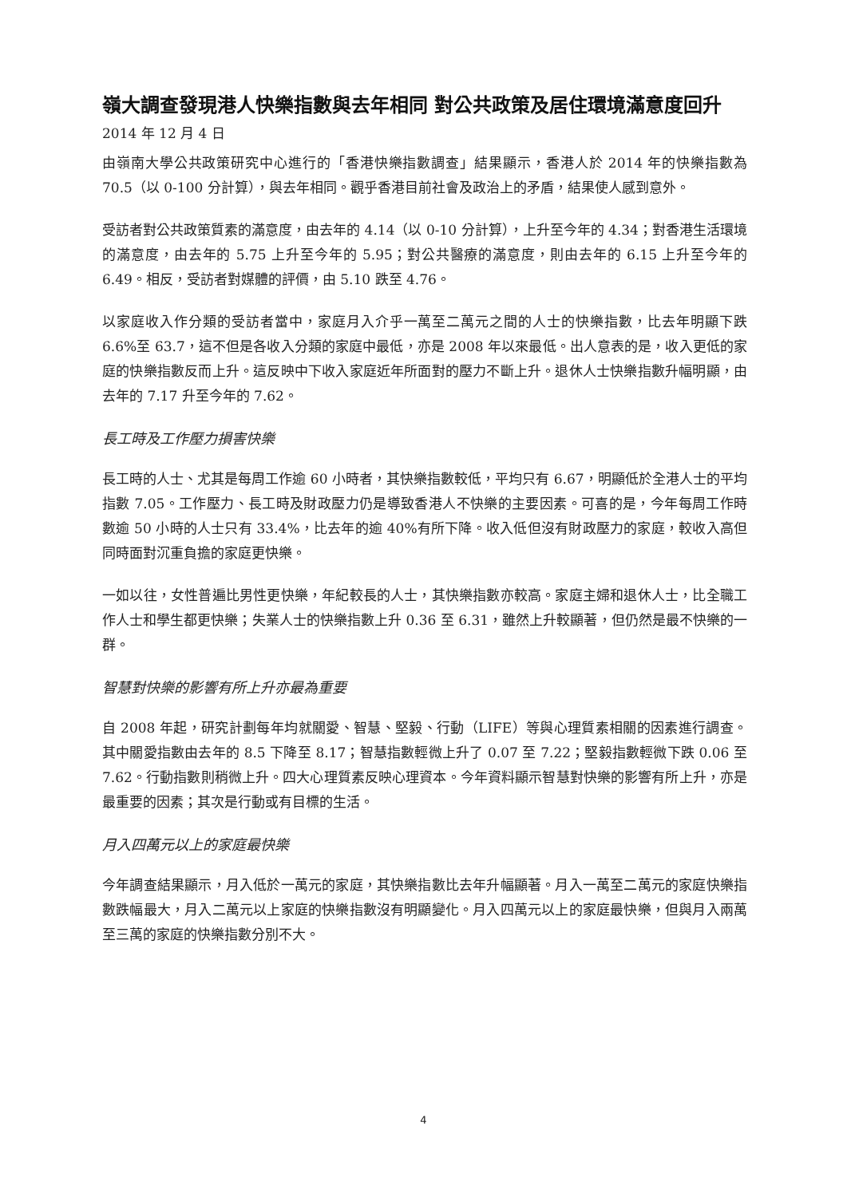嶺大調查發現港人快樂指數與去年相同 對公共政策及居住環境滿意度回升
2014 年 12 月 4 日
由嶺南大學公共政策研究中心進行的「香港快樂指數調查」結果顯示，香港人於 2014 年的快樂指數為 70.5（以 0-100 分計算），與去年相同。觀乎香港目前社會及政治上的矛盾，結果使人感到意外。
受訪者對公共政策質素的滿意度，由去年的 4.14（以 0-10 分計算），上升至今年的 4.34；對香港生活環境的滿意度，由去年的 5.75 上升至今年的 5.95；對公共醫療的滿意度，則由去年的 6.15 上升至今年的 6.49。相反，受訪者對媒體的評價，由 5.10 跌至 4.76。
以家庭收入作分類的受訪者當中，家庭月入介乎一萬至二萬元之間的人士的快樂指數，比去年明顯下跌 6.6%至 63.7，這不但是各收入分類的家庭中最低，亦是 2008 年以來最低。出人意表的是，收入更低的家庭的快樂指數反而上升。這反映中下收入家庭近年所面對的壓力不斷上升。退休人士快樂指數升幅明顯，由去年的 7.17 升至今年的 7.62。
長工時及工作壓力損害快樂
長工時的人士、尤其是每周工作逾 60 小時者，其快樂指數較低，平均只有 6.67，明顯低於全港人士的平均指數 7.05。工作壓力、長工時及財政壓力仍是導致香港人不快樂的主要因素。可喜的是，今年每周工作時數逾 50 小時的人士只有 33.4%，比去年的逾 40%有所下降。收入低但沒有財政壓力的家庭，較收入高但同時面對沉重負擔的家庭更快樂。
一如以往，女性普遍比男性更快樂，年紀較長的人士，其快樂指數亦較高。家庭主婦和退休人士，比全職工作人士和學生都更快樂；失業人士的快樂指數上升 0.36 至 6.31，雖然上升較顯著，但仍然是最不快樂的一群。
智慧對快樂的影響有所上升亦最為重要
自 2008 年起，研究計劃每年均就關愛、智慧、堅毅、行動（LIFE）等與心理質素相關的因素進行調查。其中關愛指數由去年的 8.5 下降至 8.17；智慧指數輕微上升了 0.07 至 7.22；堅毅指數輕微下跌 0.06 至 7.62。行動指數則稍微上升。四大心理質素反映心理資本。今年資料顯示智慧對快樂的影響有所上升，亦是最重要的因素；其次是行動或有目標的生活。
月入四萬元以上的家庭最快樂
今年調查結果顯示，月入低於一萬元的家庭，其快樂指數比去年升幅顯著。月入一萬至二萬元的家庭快樂指數跌幅最大，月入二萬元以上家庭的快樂指數沒有明顯變化。月入四萬元以上的家庭最快樂，但與月入兩萬至三萬的家庭的快樂指數分別不大。
4